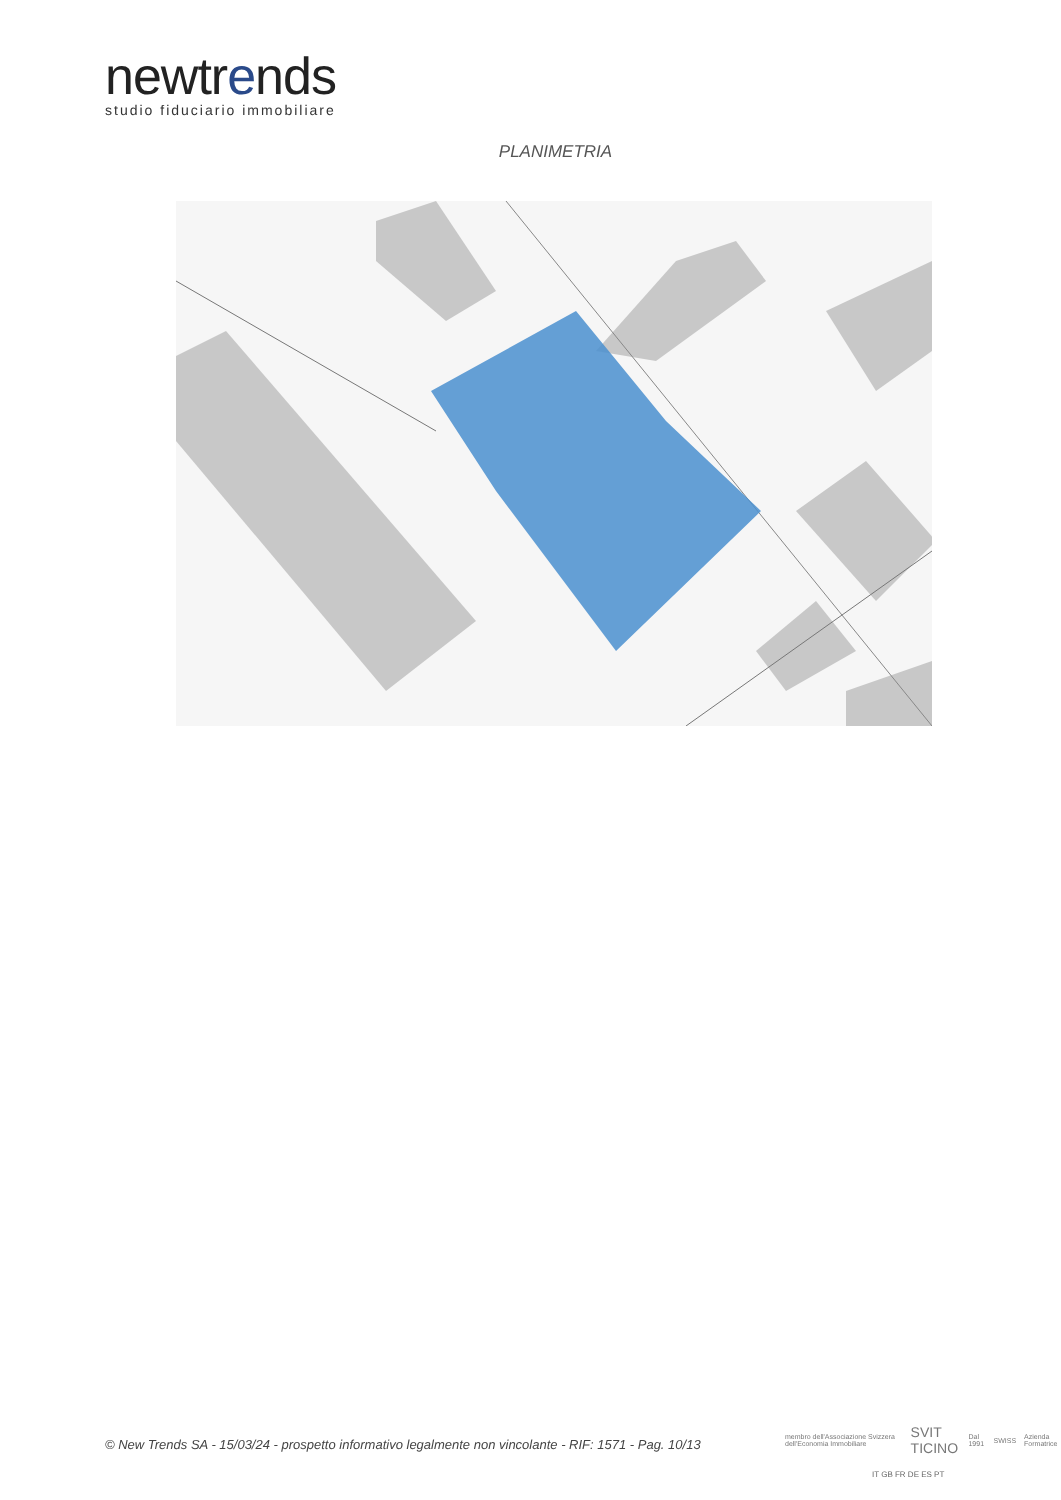newtrends
studio fiduciario immobiliare
PLANIMETRIA
© New Trends SA - 15/03/24 - prospetto informativo legalmente non vincolante - RIF: 1571 - Pag. 10/13
membro dell'Associazione Svizzera dell'Economia Immobiliare SVIT TICINO Dal 1991 SWISS Azienda Formatrice
IT GB FR DE ES PT